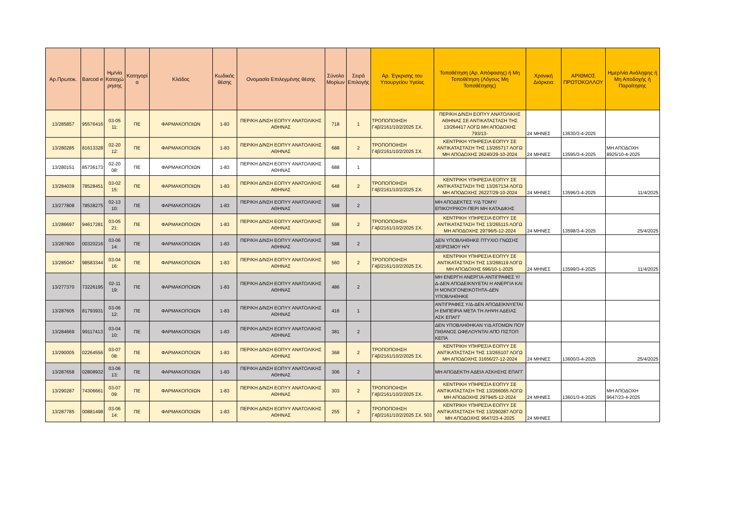| Αρ.Πρωτοκ. | Barcod e | Ημ/νία Καταχώ ρησης | Κατηγορί α | Κλάδος | Κωδικός θέσης | Ονομασία Επιλεγμένης θέσης | Σύνολο Μορίων | Σειρά Επιλογής | Αρ. Έγκρισης του Υπουργείου Υγείας | Τοποθέτηση (Αρ. Απόφασης) ή Μη Τοποθέτηση (Λόγους Μη Τοποθέτησης) | Χρονική Διάρκεια | ΑΡΙΘΜΟΣ ΠΡΩΤΟΚΟΛΛΟΥ | Ημερ/νία Ανάληψης ή Μη Αποδοχής ή Παραίτησης |
| --- | --- | --- | --- | --- | --- | --- | --- | --- | --- | --- | --- | --- | --- |
| 13/285857 | 95576416 | 03-05 11: | ΠΕ | ΦΑΡΜΑΚΟΠΟΙΩΝ | 1-83 | ΠΕΡ/ΚΗ Δ/ΝΣΗ ΕΟΠΥΥ ΑΝΑΤΟΛΙΚΗΣ ΑΘΗΝΑΣ | 718 | 1 | ΤΡΟΠΟΠΟΙΗΣΗ Γ4β/2161/10/2/2025 ΣΧ. | ΠΕΡ/ΚΗ Δ/ΝΣΗ ΕΟΠΥΥ ΑΝΑΤΟΛΙΚΗΣ ΑΘΗΝΑΣ ΣΕ ΑΝΤΙΚΑΤΑΣΤΑΣΗ ΤΗΣ 13/264417 ΛΟΓΩ ΜΗ ΑΠΟΔΟΧΗΣ 793/13- | 24 ΜΗΝΕΣ | 13630/3-4-2025 | |
| 13/280285 | 81613328 | 02-20 12: | ΠΕ | ΦΑΡΜΑΚΟΠΟΙΩΝ | 1-83 | ΠΕΡ/ΚΗ Δ/ΝΣΗ ΕΟΠΥΥ ΑΝΑΤΟΛΙΚΗΣ ΑΘΗΝΑΣ | 688 | 2 | ΤΡΟΠΟΠΟΙΗΣΗ Γ4β/2161/10/2/2025 ΣΧ. | ΚΕΝΤΡΙΚΗ ΥΠΗΡΕΣΙΑ ΕΟΠΥΥ ΣΕ ΑΝΤΙΚΑΤΑΣΤΑΣΗ ΤΗΣ 13/265717 ΛΟΓΩ ΜΗ ΑΠΟΔΟΧΗΣ 26240/29-10-2024 | 24 ΜΗΝΕΣ | 13595/3-4-2025 | ΜΗ ΑΠΟΔΟΧΗ 8925/10-4-2025 |
| 13/280151 | 85736173 | 02-20 08: | ΠΕ | ΦΑΡΜΑΚΟΠΟΙΩΝ | 1-83 | ΠΕΡ/ΚΗ Δ/ΝΣΗ ΕΟΠΥΥ ΑΝΑΤΟΛΙΚΗΣ ΑΘΗΝΑΣ | 688 | 1 | | | | | |
| 13/284039 | 78528451 | 03-02 15: | ΠΕ | ΦΑΡΜΑΚΟΠΟΙΩΝ | 1-83 | ΠΕΡ/ΚΗ Δ/ΝΣΗ ΕΟΠΥΥ ΑΝΑΤΟΛΙΚΗΣ ΑΘΗΝΑΣ | 648 | 2 | ΤΡΟΠΟΠΟΙΗΣΗ Γ4β/2161/10/2/2025 ΣΧ. | ΚΕΝΤΡΙΚΗ ΥΠΗΡΕΣΙΑ ΕΟΠΥΥ ΣΕ ΑΝΤΙΚΑΤΑΣΤΑΣΗ ΤΗΣ 13/267134 ΛΟΓΩ ΜΗ ΑΠΟΔΟΧΗΣ 26227/29-10-2024 | 24 ΜΗΝΕΣ | 13596/3-4-2025 | 11/4/2025 |
| 13/277808 | 78538275 | 02-13 10: | ΠΕ | ΦΑΡΜΑΚΟΠΟΙΩΝ | 1-83 | ΠΕΡ/ΚΗ Δ/ΝΣΗ ΕΟΠΥΥ ΑΝΑΤΟΛΙΚΗΣ ΑΘΗΝΑΣ | 598 | 2 | | ΜΗ ΑΠΟΔΕΚΤΕΣ Υ/Δ ΤΟΜΥ/ΕΠΙΚΟΥΡΙΚΟΥ-ΠΕΡΙ ΜΗ ΚΑΤΑΔΙΚΗΣ | | | |
| 13/286697 | 94617281 | 03-05 21: | ΠΕ | ΦΑΡΜΑΚΟΠΟΙΩΝ | 1-83 | ΠΕΡ/ΚΗ Δ/ΝΣΗ ΕΟΠΥΥ ΑΝΑΤΟΛΙΚΗΣ ΑΘΗΝΑΣ | 598 | 2 | ΤΡΟΠΟΠΟΙΗΣΗ Γ4β/2161/10/2/2025 ΣΧ. | ΚΕΝΤΡΙΚΗ ΥΠΗΡΕΣΙΑ ΕΟΠΥΥ ΣΕ ΑΝΤΙΚΑΤΑΣΤΑΣΗ ΤΗΣ 13/265115 ΛΟΓΩ ΜΗ ΑΠΟΔΟΧΗΣ 29796/5-12-2024 | 24 ΜΗΝΕΣ | 13598/3-4-2025 | 25/4/2025 |
| 13/287800 | 00320216 | 03-06 14: | ΠΕ | ΦΑΡΜΑΚΟΠΟΙΩΝ | 1-83 | ΠΕΡ/ΚΗ Δ/ΝΣΗ ΕΟΠΥΥ ΑΝΑΤΟΛΙΚΗΣ ΑΘΗΝΑΣ | 588 | 2 | | ΔΕΝ ΥΠΟΒΛΗΘΗΚΕ ΠΤΥΧΙΟ ΓΝΩΣΗΣ ΧΕΙΡΙΣΜΟΥ Η/Υ | | | |
| 13/285047 | 98583344 | 03-04 16: | ΠΕ | ΦΑΡΜΑΚΟΠΟΙΩΝ | 1-83 | ΠΕΡ/ΚΗ Δ/ΝΣΗ ΕΟΠΥΥ ΑΝΑΤΟΛΙΚΗΣ ΑΘΗΝΑΣ | 560 | 2 | ΤΡΟΠΟΠΟΙΗΣΗ Γ4β/2161/10/2/2025 ΣΧ. | ΚΕΝΤΡΙΚΗ ΥΠΗΡΕΣΙΑ ΕΟΠΥΥ ΣΕ ΑΝΤΙΚΑΤΑΣΤΑΣΗ ΤΗΣ 13/268119 ΛΟΓΩ ΜΗ ΑΠΟΔΟΧΗΣ 696/10-1-2025 | 24 ΜΗΝΕΣ | 13599/3-4-2025 | 11/4/2025 |
| 13/277370 | 73226195 | 02-11 19: | ΠΕ | ΦΑΡΜΑΚΟΠΟΙΩΝ | 1-83 | ΠΕΡ/ΚΗ Δ/ΝΣΗ ΕΟΠΥΥ ΑΝΑΤΟΛΙΚΗΣ ΑΘΗΝΑΣ | 486 | 2 | | ΜΗ ΕΝΕΡΓΗ ΑΝΕΡΓΙΑ-ΑΝΤΙΓΡΑΦΕΣ Υ/Δ-ΔΕΝ ΑΠΟΔΕΙΚΝΥΕΤΑΙ Η ΑΝΕΡΓΙΑ ΚΑΙ Η ΜΟΝΟΓΟΝΕΙΚΟΤΗΤΑ-ΔΕΝ ΥΠΟΒΛΗΘΗΚΕ | | | |
| 13/287605 | 81793931 | 03-06 12: | ΠΕ | ΦΑΡΜΑΚΟΠΟΙΩΝ | 1-83 | ΠΕΡ/ΚΗ Δ/ΝΣΗ ΕΟΠΥΥ ΑΝΑΤΟΛΙΚΗΣ ΑΘΗΝΑΣ | 416 | 1 | | ΑΝΤΙΓΡΑΦΕΣ Υ/Δ-ΔΕΝ ΑΠΟΔΕΙΚΝΥΕΤΑΙ Η ΕΜΠΕΙΡΙΑ ΜΕΤΑ ΤΗ ΛΗΨΗ ΑΔΕΙΑΣ ΑΣΚ ΕΠΑΓΓ | | | |
| 13/284669 | 99117413 | 03-04 10: | ΠΕ | ΦΑΡΜΑΚΟΠΟΙΩΝ | 1-83 | ΠΕΡ/ΚΗ Δ/ΝΣΗ ΕΟΠΥΥ ΑΝΑΤΟΛΙΚΗΣ ΑΘΗΝΑΣ | 381 | 2 | | ΔΕΝ ΥΠΟΒΛΗΘΗΚΑΝ Υ/Δ ΑΤΟΜΩΝ ΠΟΥ ΠΙΘΑΝΟΣ ΩΦΕΛΟΥΝΤΑΙ ΑΠΌ ΠΙΣΤΟΠ ΚΕΠΑ | | | |
| 13/290005 | 02264556 | 03-07 08: | ΠΕ | ΦΑΡΜΑΚΟΠΟΙΩΝ | 1-83 | ΠΕΡ/ΚΗ Δ/ΝΣΗ ΕΟΠΥΥ ΑΝΑΤΟΛΙΚΗΣ ΑΘΗΝΑΣ | 368 | 2 | ΤΡΟΠΟΠΟΙΗΣΗ Γ4β/2161/10/2/2025 ΣΧ. | ΚΕΝΤΡΙΚΗ ΥΠΗΡΕΣΙΑ ΕΟΠΥΥ ΣΕ ΑΝΤΙΚΑΤΑΣΤΑΣΗ ΤΗΣ 13/265107 ΛΟΓΩ ΜΗ ΑΠΟΔΟΧΗΣ 31656/27-12-2024 | 24 ΜΗΝΕΣ | 13600/3-4-2025 | 25/4/2025 |
| 13/287658 | 02808932 | 03-06 13: | ΠΕ | ΦΑΡΜΑΚΟΠΟΙΩΝ | 1-83 | ΠΕΡ/ΚΗ Δ/ΝΣΗ ΕΟΠΥΥ ΑΝΑΤΟΛΙΚΗΣ ΑΘΗΝΑΣ | 306 | 2 | | ΜΗ ΑΠΟΔΕΚΤΗ ΑΔΕΙΑ ΑΣΚΗΣΗΣ ΕΠΑΓΓ | | | |
| 13/290287 | 74306661 | 03-07 09: | ΠΕ | ΦΑΡΜΑΚΟΠΟΙΩΝ | 1-83 | ΠΕΡ/ΚΗ Δ/ΝΣΗ ΕΟΠΥΥ ΑΝΑΤΟΛΙΚΗΣ ΑΘΗΝΑΣ | 303 | 2 | ΤΡΟΠΟΠΟΙΗΣΗ Γ4β/2161/10/2/2025 ΣΧ. | ΚΕΝΤΡΙΚΗ ΥΠΗΡΕΣΙΑ ΕΟΠΥΥ ΣΕ ΑΝΤΙΚΑΤΑΣΤΑΣΗ ΤΗΣ 13/266065 ΛΟΓΩ ΜΗ ΑΠΟΔΟΧΗΣ 29794/5-12-2024 | 24 ΜΗΝΕΣ | 13601/3-4-2025 | ΜΗ ΑΠΟΔΟΧΗ 9647/23-4-2025 |
| 13/287785 | 00881498 | 03-06 14: | ΠΕ | ΦΑΡΜΑΚΟΠΟΙΩΝ | 1-83 | ΠΕΡ/ΚΗ Δ/ΝΣΗ ΕΟΠΥΥ ΑΝΑΤΟΛΙΚΗΣ ΑΘΗΝΑΣ | 255 | 2 | ΤΡΟΠΟΠΟΙΗΣΗ Γ4β/2161/10/2/2025 ΣΧ. 503 | ΚΕΝΤΡΙΚΗ ΥΠΗΡΕΣΙΑ ΕΟΠΥΥ ΣΕ ΑΝΤΙΚΑΤΑΣΤΑΣΗ ΤΗΣ 13/290287 ΛΟΓΩ ΜΗ ΑΠΟΔΟΧΗΣ 9647/23-4-2025 | 24 ΜΗΝΕΣ | | |